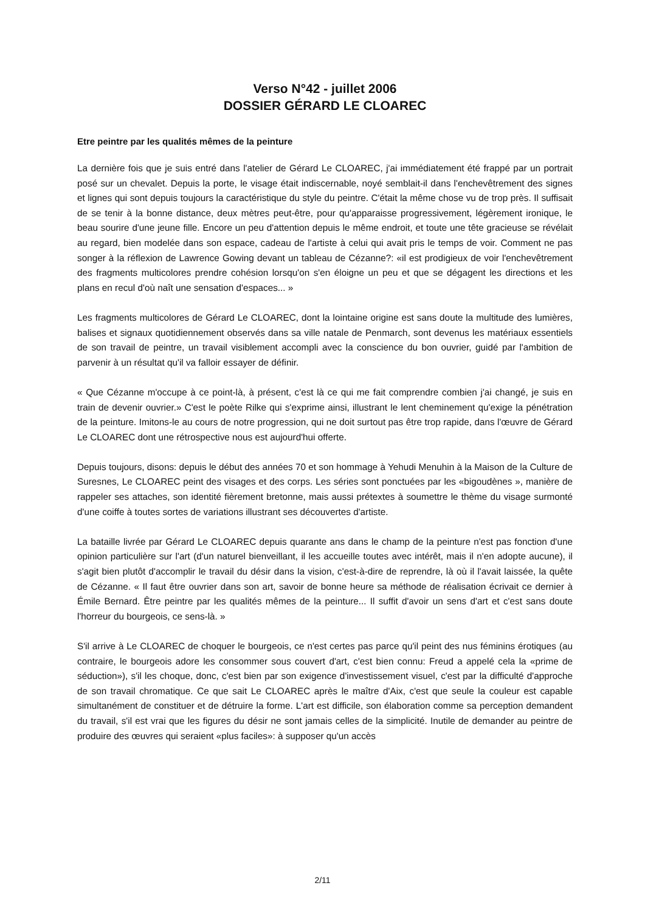Verso N°42 - juillet 2006
DOSSIER GÉRARD LE CLOAREC
Etre peintre par les qualités mêmes de la peinture
La dernière fois que je suis entré dans l'atelier de Gérard Le CLOAREC, j'ai immédiatement été frappé par un portrait posé sur un chevalet. Depuis la porte, le visage était indiscernable, noyé semblait-il dans l'enchevêtrement des signes et lignes qui sont depuis toujours la caractéristique du style du peintre. C'était la même chose vu de trop près. Il suffisait de se tenir à la bonne distance, deux mètres peut-être, pour qu'apparaisse progressivement, légèrement ironique, le beau sourire d'une jeune fille. Encore un peu d'attention depuis le même endroit, et toute une tête gracieuse se révélait au regard, bien modelée dans son espace, cadeau de l'artiste à celui qui avait pris le temps de voir. Comment ne pas songer à la réflexion de Lawrence Gowing devant un tableau de Cézanne?: «il est prodigieux de voir l'enchevêtrement des fragments multicolores prendre cohésion lorsqu'on s'en éloigne un peu et que se dégagent les directions et les plans en recul d'où naît une sensation d'espaces... »
Les fragments multicolores de Gérard Le CLOAREC, dont la lointaine origine est sans doute la multitude des lumières, balises et signaux quotidiennement observés dans sa ville natale de Penmarch, sont devenus les matériaux essentiels de son travail de peintre, un travail visiblement accompli avec la conscience du bon ouvrier, guidé par l'ambition de parvenir à un résultat qu'il va falloir essayer de définir.
« Que Cézanne m'occupe à ce point-là, à présent, c'est là ce qui me fait comprendre combien j'ai changé, je suis en train de devenir ouvrier.» C'est le poète Rilke qui s'exprime ainsi, illustrant le lent cheminement qu'exige la pénétration de la peinture. Imitons-le au cours de notre progression, qui ne doit surtout pas être trop rapide, dans l'œuvre de Gérard Le CLOAREC dont une rétrospective nous est aujourd'hui offerte.
Depuis toujours, disons: depuis le début des années 70 et son hommage à Yehudi Menuhin à la Maison de la Culture de Suresnes, Le CLOAREC peint des visages et des corps. Les séries sont ponctuées par les «bigoudènes », manière de rappeler ses attaches, son identité fièrement bretonne, mais aussi prétextes à soumettre le thème du visage surmonté d'une coiffe à toutes sortes de variations illustrant ses découvertes d'artiste.
La bataille livrée par Gérard Le CLOAREC depuis quarante ans dans le champ de la peinture n'est pas fonction d'une opinion particulière sur l'art (d'un naturel bienveillant, il les accueille toutes avec intérêt, mais il n'en adopte aucune), il s'agit bien plutôt d'accomplir le travail du désir dans la vision, c'est-à-dire de reprendre, là où il l'avait laissée, la quête de Cézanne. « Il faut être ouvrier dans son art, savoir de bonne heure sa méthode de réalisation écrivait ce dernier à Émile Bernard. Être peintre par les qualités mêmes de la peinture... Il suffit d'avoir un sens d'art et c'est sans doute l'horreur du bourgeois, ce sens-là. »
S'il arrive à Le CLOAREC de choquer le bourgeois, ce n'est certes pas parce qu'il peint des nus féminins érotiques (au contraire, le bourgeois adore les consommer sous couvert d'art, c'est bien connu: Freud a appelé cela la «prime de séduction»), s'il les choque, donc, c'est bien par son exigence d'investissement visuel, c'est par la difficulté d'approche de son travail chromatique. Ce que sait Le CLOAREC après le maître d'Aix, c'est que seule la couleur est capable simultanément de constituer et de détruire la forme. L'art est difficile, son élaboration comme sa perception demandent du travail, s'il est vrai que les figures du désir ne sont jamais celles de la simplicité. Inutile de demander au peintre de produire des œuvres qui seraient «plus faciles»: à supposer qu'un accès
2/11